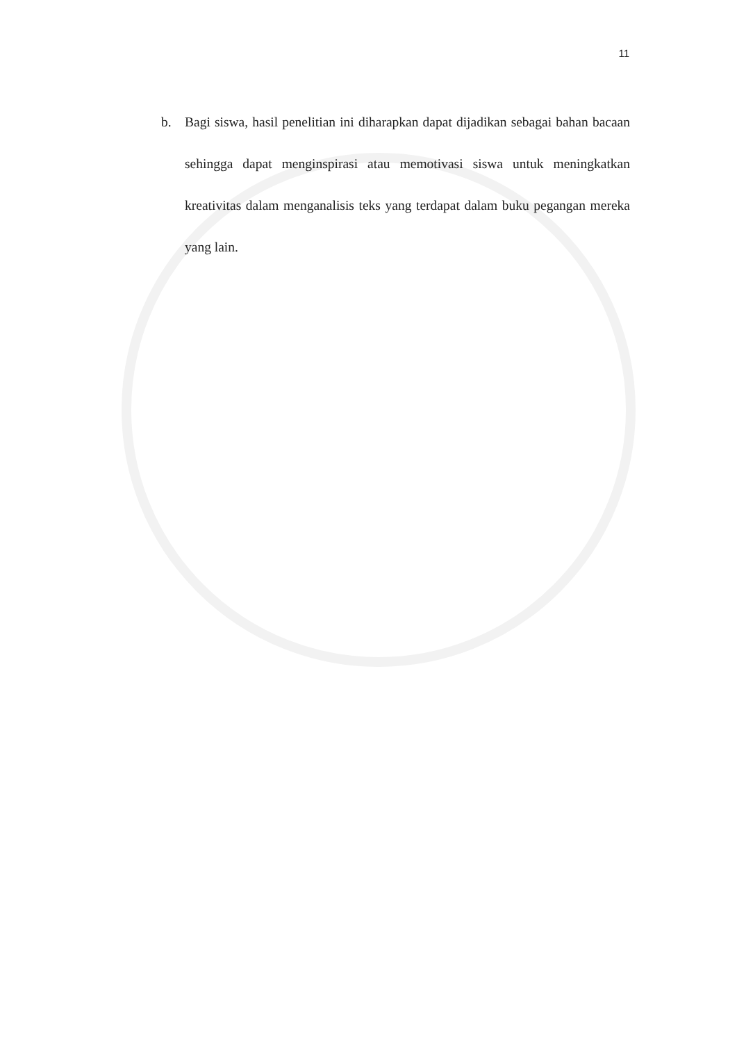11
b. Bagi siswa, hasil penelitian ini diharapkan dapat dijadikan sebagai bahan bacaan sehingga dapat menginspirasi atau memotivasi siswa untuk meningkatkan kreativitas dalam menganalisis teks yang terdapat dalam buku pegangan mereka yang lain.